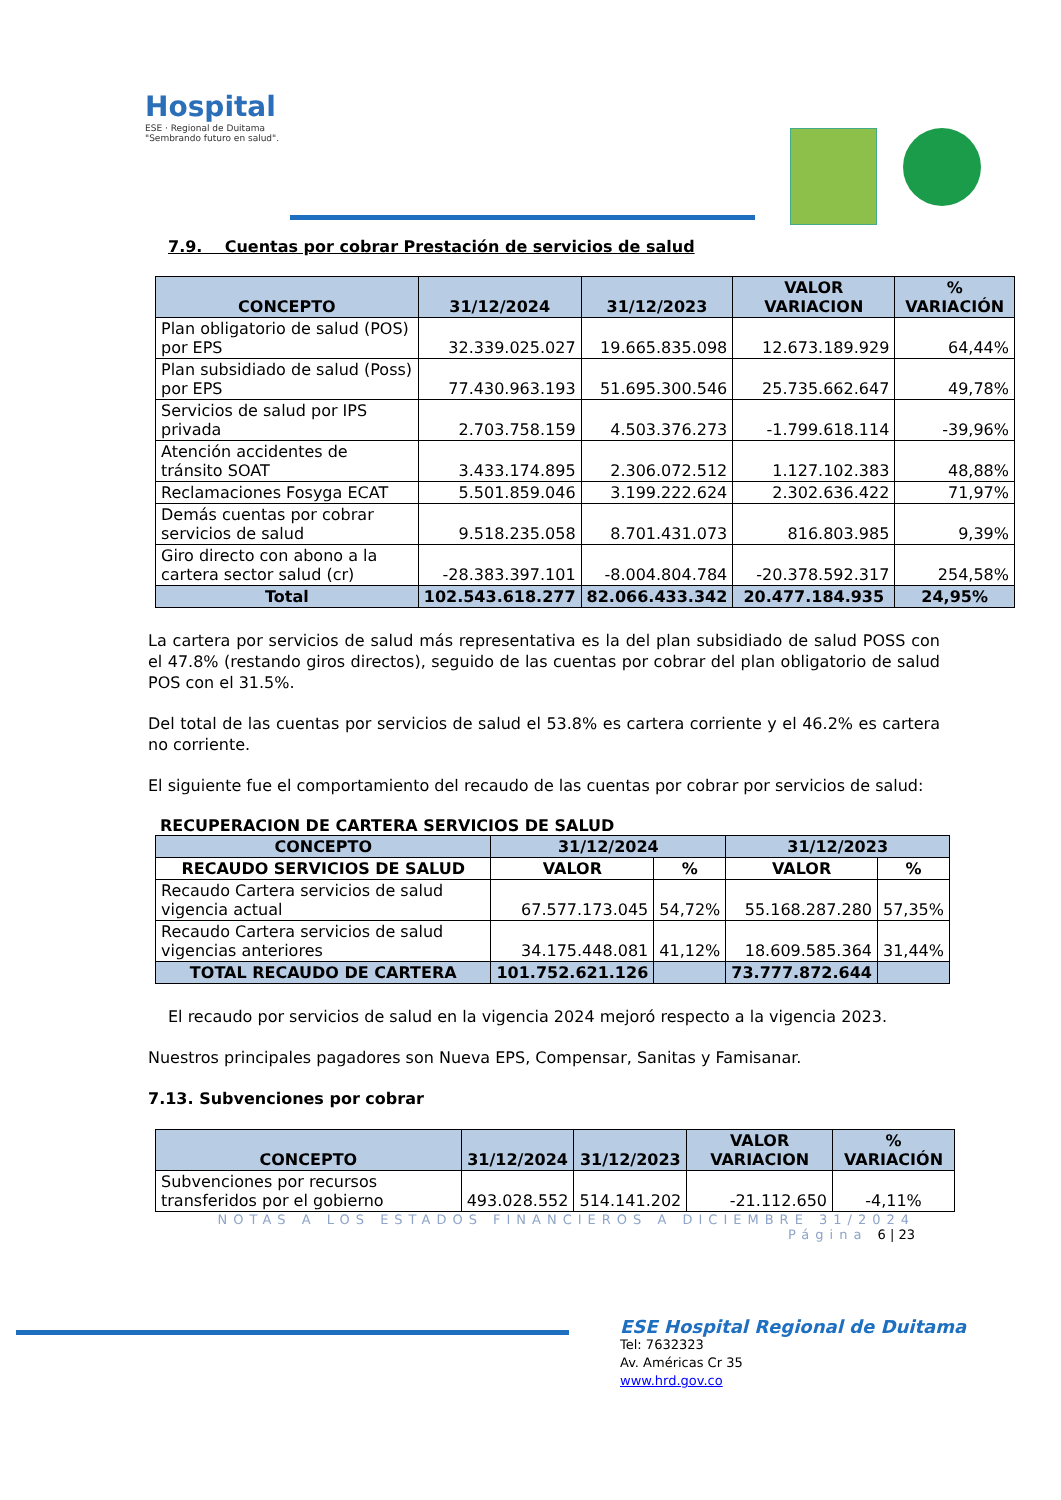Hospital
ESE · Regional de Duitama
"Sembrando futuro en salud".
7.9. Cuentas por cobrar Prestación de servicios de salud
| CONCEPTO | 31/12/2024 | 31/12/2023 | VALOR VARIACION | % VARIACIÓN |
| --- | --- | --- | --- | --- |
| Plan obligatorio de salud (POS) por EPS | 32.339.025.027 | 19.665.835.098 | 12.673.189.929 | 64,44% |
| Plan subsidiado de salud (Poss) por EPS | 77.430.963.193 | 51.695.300.546 | 25.735.662.647 | 49,78% |
| Servicios de salud por IPS privada | 2.703.758.159 | 4.503.376.273 | -1.799.618.114 | -39,96% |
| Atención accidentes de tránsito SOAT | 3.433.174.895 | 2.306.072.512 | 1.127.102.383 | 48,88% |
| Reclamaciones Fosyga ECAT | 5.501.859.046 | 3.199.222.624 | 2.302.636.422 | 71,97% |
| Demás cuentas por cobrar servicios de salud | 9.518.235.058 | 8.701.431.073 | 816.803.985 | 9,39% |
| Giro directo con abono a la cartera sector salud (cr) | -28.383.397.101 | -8.004.804.784 | -20.378.592.317 | 254,58% |
| Total | 102.543.618.277 | 82.066.433.342 | 20.477.184.935 | 24,95% |
La cartera por servicios de salud más representativa es la del plan subsidiado de salud POSS con el 47.8% (restando giros directos), seguido de las cuentas por cobrar del plan obligatorio de salud POS con el 31.5%.
Del total de las cuentas por servicios de salud el 53.8% es cartera corriente y el 46.2% es cartera no corriente.
El siguiente fue el comportamiento del recaudo de las cuentas por cobrar por servicios de salud:
RECUPERACION DE CARTERA SERVICIOS DE SALUD
| CONCEPTO | 31/12/2024 | | 31/12/2023 | |
| --- | --- | --- | --- | --- |
| RECAUDO SERVICIOS DE SALUD | VALOR | % | VALOR | % |
| Recaudo Cartera servicios de salud vigencia actual | 67.577.173.045 | 54,72% | 55.168.287.280 | 57,35% |
| Recaudo Cartera servicios de salud vigencias anteriores | 34.175.448.081 | 41,12% | 18.609.585.364 | 31,44% |
| TOTAL RECAUDO DE CARTERA | 101.752.621.126 | | 73.777.872.644 | |
El recaudo por servicios de salud en la vigencia 2024 mejoró respecto a la vigencia 2023.
Nuestros principales pagadores son Nueva EPS, Compensar, Sanitas y Famisanar.
7.13. Subvenciones por cobrar
| CONCEPTO | 31/12/2024 | 31/12/2023 | VALOR VARIACION | % VARIACIÓN |
| --- | --- | --- | --- | --- |
| Subvenciones por recursos transferidos por el gobierno | 493.028.552 | 514.141.202 | -21.112.650 | -4,11% |
NOTAS A LOS ESTADOS FINANCIEROS A DICIEMBRE 31/2024
Página 6 | 23
ESE Hospital Regional de Duitama
Tel: 7632323
Av. Américas Cr 35
www.hrd.gov.co